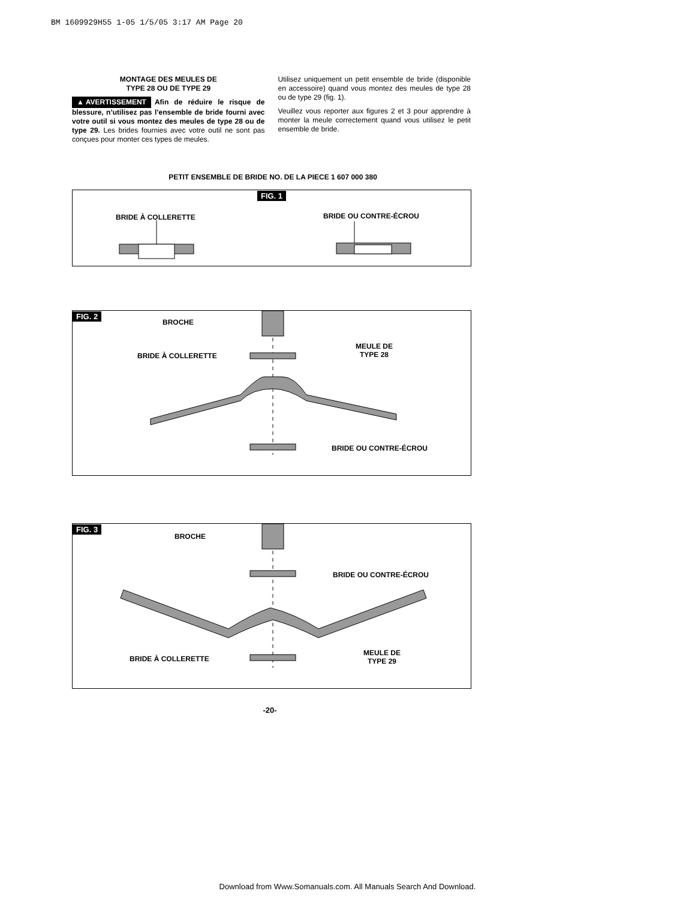BM 1609929H55 1-05 1/5/05 3:17 AM Page 20
MONTAGE DES MEULES DE
TYPE 28 OU DE TYPE 29
▲ AVERTISSEMENT Afin de réduire le risque de blessure, n’utilisez pas l’ensemble de bride fourni avec votre outil si vous montez des meules de type 28 ou de type 29. Les brides fournies avec votre outil ne sont pas conçues pour monter ces types de meules.
Utilisez uniquement un petit ensemble de bride (disponible en accessoire) quand vous montez des meules de type 28 ou de type 29 (fig. 1).
Veuillez vous reporter aux figures 2 et 3 pour apprendre à monter la meule correctement quand vous utilisez le petit ensemble de bride.
PETIT ENSEMBLE DE BRIDE NO. DE LA PIECE 1 607 000 380
FIG. 1
BRIDE À COLLERETTE BRIDE OU CONTRE-ÉCROU
FIG. 2
BROCHE
BRIDE À COLLERETTE
MEULE DE
TYPE 28
BRIDE OU CONTRE-ÉCROU
FIG. 3
BROCHE
BRIDE OU CONTRE-ÉCROU
BRIDE À COLLERETTE
MEULE DE
TYPE 29
-20-
Download from Www.Somanuals.com. All Manuals Search And Download.